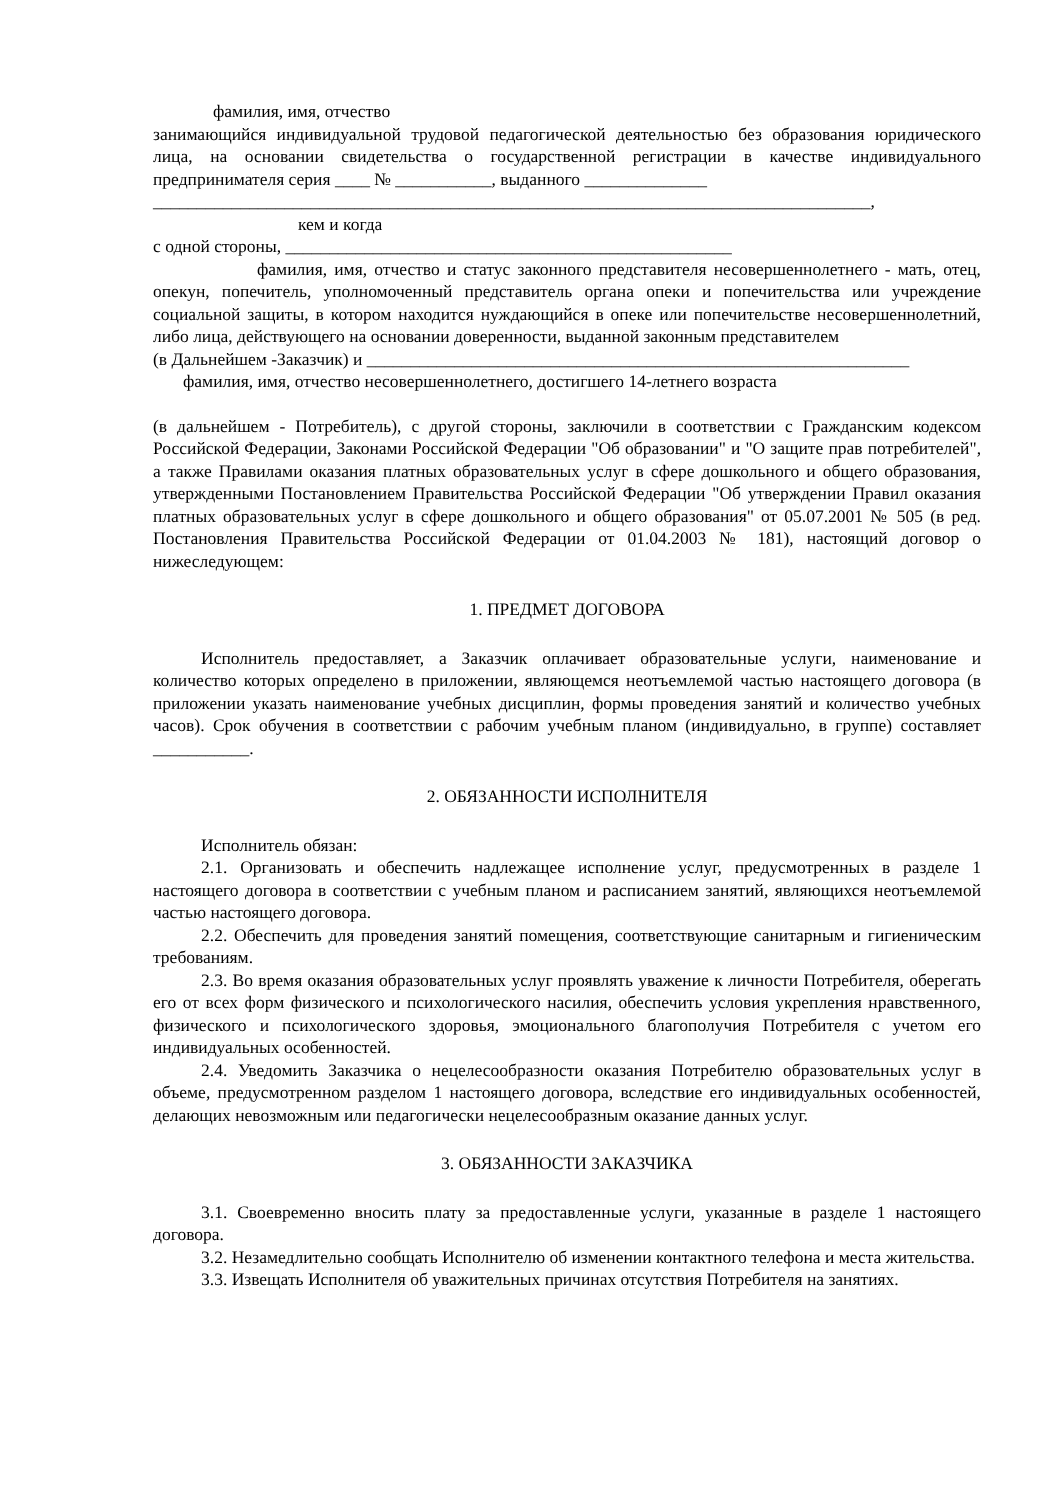фамилия, имя, отчество
занимающийся индивидуальной трудовой педагогической деятельностью без образования юридического лица, на основании свидетельства о государственной регистрации в качестве индивидуального предпринимателя серия ____ № ___________, выданного ______________
__________________________________________________________________________________,
кем и когда
с одной стороны, ___________________________________________________
фамилия, имя, отчество и статус законного представителя несовершеннолетнего - мать, отец, опекун, попечитель, уполномоченный представитель органа опеки и попечительства или учреждение социальной защиты, в котором находится нуждающийся в опеке или попечительстве несовершеннолетний, либо лица, действующего на основании доверенности, выданной законным представителем
(в Дальнейшем -Заказчик) и ______________________________________________________________
фамилия, имя, отчество несовершеннолетнего, достигшего 14-летнего возраста
(в дальнейшем - Потребитель), с другой стороны, заключили в соответствии с Гражданским кодексом Российской Федерации, Законами Российской Федерации "Об образовании" и "О защите прав потребителей", а также Правилами оказания платных образовательных услуг в сфере дошкольного и общего образования, утвержденными Постановлением Правительства Российской Федерации "Об утверждении Правил оказания платных образовательных услуг в сфере дошкольного и общего образования" от 05.07.2001 № 505 (в ред. Постановления Правительства Российской Федерации от 01.04.2003 № 181), настоящий договор о нижеследующем:
1. ПРЕДМЕТ ДОГОВОРА
Исполнитель предоставляет, а Заказчик оплачивает образовательные услуги, наименование и количество которых определено в приложении, являющемся неотъемлемой частью настоящего договора (в приложении указать наименование учебных дисциплин, формы проведения занятий и количество учебных часов). Срок обучения в соответствии с рабочим учебным планом (индивидуально, в группе) составляет ___________.
2. ОБЯЗАННОСТИ ИСПОЛНИТЕЛЯ
Исполнитель обязан:
2.1. Организовать и обеспечить надлежащее исполнение услуг, предусмотренных в разделе 1 настоящего договора в соответствии с учебным планом и расписанием занятий, являющихся неотъемлемой частью настоящего договора.
2.2. Обеспечить для проведения занятий помещения, соответствующие санитарным и гигиеническим требованиям.
2.3. Во время оказания образовательных услуг проявлять уважение к личности Потребителя, оберегать его от всех форм физического и психологического насилия, обеспечить условия укрепления нравственного, физического и психологического здоровья, эмоционального благополучия Потребителя с учетом его индивидуальных особенностей.
2.4. Уведомить Заказчика о нецелесообразности оказания Потребителю образовательных услуг в объеме, предусмотренном разделом 1 настоящего договора, вследствие его индивидуальных особенностей, делающих невозможным или педагогически нецелесообразным оказание данных услуг.
3. ОБЯЗАННОСТИ ЗАКАЗЧИКА
3.1. Своевременно вносить плату за предоставленные услуги, указанные в разделе 1 настоящего договора.
3.2. Незамедлительно сообщать Исполнителю об изменении контактного телефона и места жительства.
3.3. Извещать Исполнителя об уважительных причинах отсутствия Потребителя на занятиях.